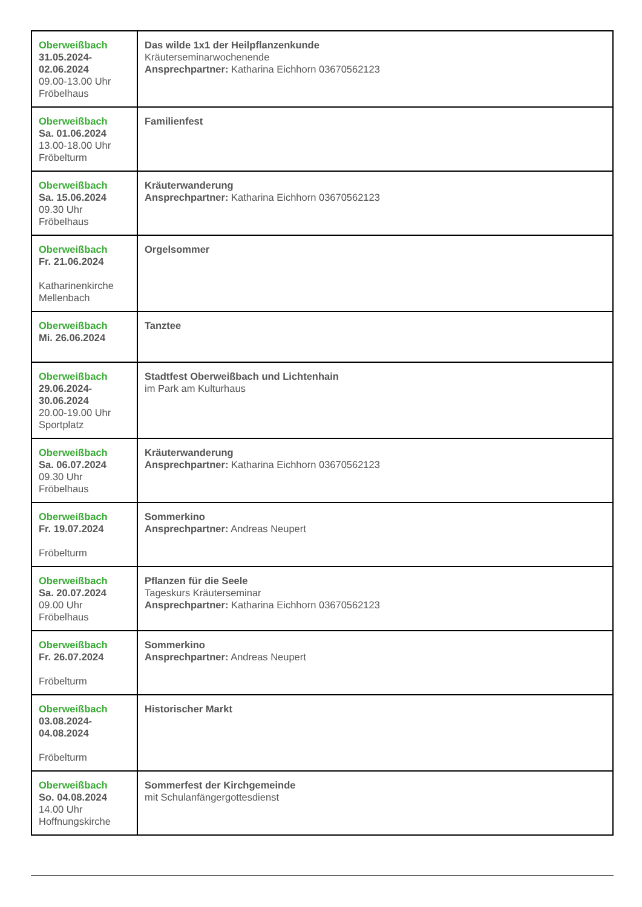| Oberweißbach 31.05.2024- 02.06.2024 09.00-13.00 Uhr Fröbelhaus | Das wilde 1x1 der Heilpflanzenkunde Kräuterseminarwochenende Ansprechpartner: Katharina Eichhorn 03670562123 |
| Oberweißbach Sa. 01.06.2024 13.00-18.00 Uhr Fröbelturm | Familienfest |
| Oberweißbach Sa. 15.06.2024 09.30 Uhr Fröbelhaus | Kräuterwanderung Ansprechpartner: Katharina Eichhorn 03670562123 |
| Oberweißbach Fr. 21.06.2024 Katharinenkirche Mellenbach | Orgelsommer |
| Oberweißbach Mi. 26.06.2024 | Tanztee |
| Oberweißbach 29.06.2024- 30.06.2024 20.00-19.00 Uhr Sportplatz | Stadtfest Oberweißbach und Lichtenhain im Park am Kulturhaus |
| Oberweißbach Sa. 06.07.2024 09.30 Uhr Fröbelhaus | Kräuterwanderung Ansprechpartner: Katharina Eichhorn 03670562123 |
| Oberweißbach Fr. 19.07.2024 Fröbelturm | Sommerkino Ansprechpartner: Andreas Neupert |
| Oberweißbach Sa. 20.07.2024 09.00 Uhr Fröbelhaus | Pflanzen für die Seele Tageskurs Kräuterseminar Ansprechpartner: Katharina Eichhorn 03670562123 |
| Oberweißbach Fr. 26.07.2024 Fröbelturm | Sommerkino Ansprechpartner: Andreas Neupert |
| Oberweißbach 03.08.2024- 04.08.2024 Fröbelturm | Historischer Markt |
| Oberweißbach So. 04.08.2024 14.00 Uhr Hoffnungskirche | Sommerfest der Kirchgemeinde mit Schulanfängergottesdienst |